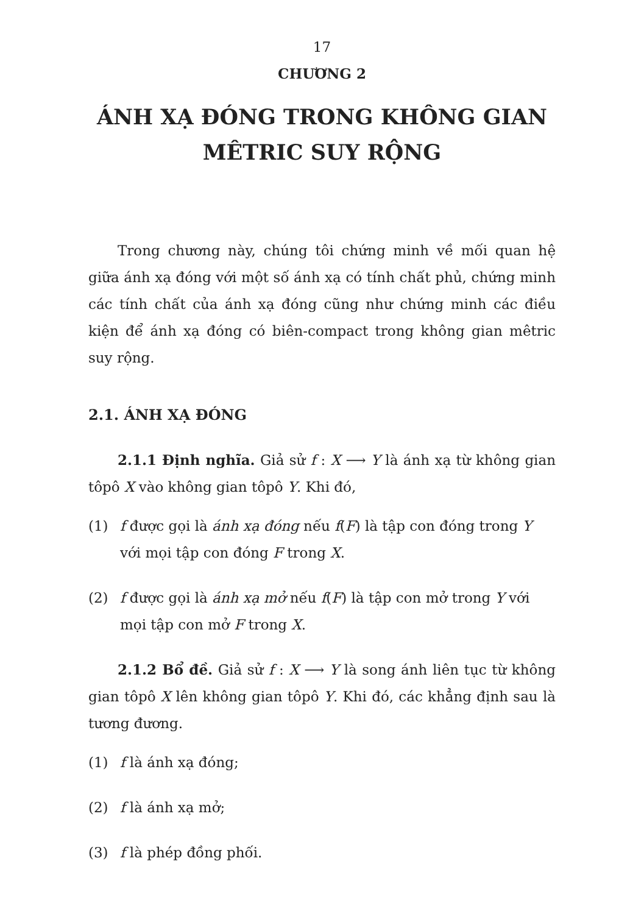17
CHƯƠNG 2
ÁNH XẠ ĐÓNG TRONG KHÔNG GIAN
MÊTRIC SUY RỘNG
Trong chương này, chúng tôi chứng minh về mối quan hệ giữa ánh xạ đóng với một số ánh xạ có tính chất phủ, chứng minh các tính chất của ánh xạ đóng cũng như chứng minh các điều kiện để ánh xạ đóng có biên-compact trong không gian mêtric suy rộng.
2.1. ÁNH XẠ ĐÓNG
2.1.1 Định nghĩa. Giả sử f : X ⟶ Y là ánh xạ từ không gian tôpô X vào không gian tôpô Y. Khi đó,
(1) f được gọi là ánh xạ đóng nếu f(F) là tập con đóng trong Y với mọi tập con đóng F trong X.
(2) f được gọi là ánh xạ mở nếu f(F) là tập con mở trong Y với mọi tập con mở F trong X.
2.1.2 Bổ đề. Giả sử f : X ⟶ Y là song ánh liên tục từ không gian tôpô X lên không gian tôpô Y. Khi đó, các khẳng định sau là tương đương.
(1) f là ánh xạ đóng;
(2) f là ánh xạ mở;
(3) f là phép đồng phối.